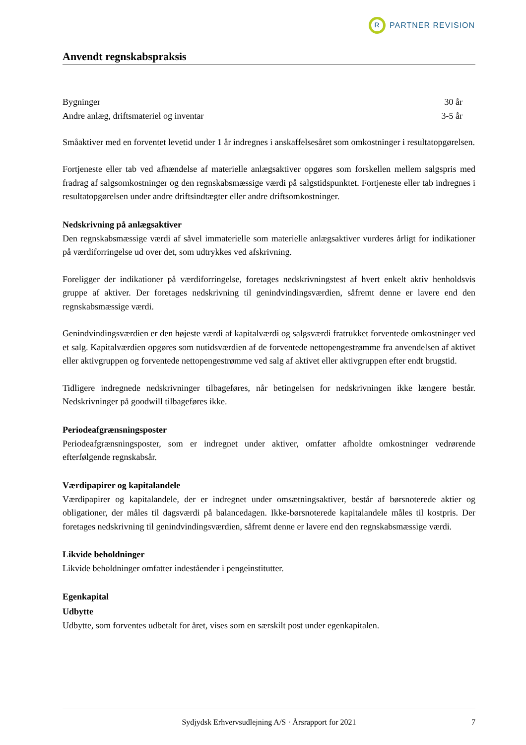R
PARTNER REVISION
Anvendt regnskabspraksis
| Bygninger | 30 år |
| Andre anlæg, driftsmateriel og inventar | 3-5 år |
Småaktiver med en forventet levetid under 1 år indregnes i anskaffelsesåret som omkostninger i resultat­opgørelsen.
Fortjeneste eller tab ved afhændelse af materielle anlægsaktiver opgøres som forskellen mellem salgspris med fradrag af salgsomkostninger og den regnskabsmæssige værdi på salgstidspunktet. Fortjeneste eller tab indregnes i resultatopgørelsen under andre driftsindtægter eller andre driftsomkostninger.
Nedskrivning på anlægsaktiver
Den regnskabsmæssige værdi af såvel immaterielle som materielle anlægsaktiver vurderes årligt for indi­kationer på værdiforringelse ud over det, som udtrykkes ved afskrivning.
Foreligger der indikationer på værdiforringelse, foretages nedskrivningstest af hvert enkelt aktiv hen­holdsvis gruppe af aktiver. Der foretages nedskrivning til genindvindingsværdien, såfremt denne er lave­re end den regnskabsmæssige værdi.
Genindvindingsværdien er den højeste værdi af kapitalværdi og salgsværdi fratrukket forventede omkost­ninger ved et salg. Kapitalværdien opgøres som nutidsværdien af de forventede nettopengestrømme fra anvendelsen af aktivet eller aktivgruppen og forventede nettopengestrømme ved salg af aktivet eller ak­tivgruppen efter endt brugstid.
Tidligere indregnede nedskrivninger tilbageføres, når betingelsen for nedskrivningen ikke længere består. Nedskrivninger på goodwill tilbageføres ikke.
Periodeafgrænsningsposter
Periodeafgrænsningsposter, som er indregnet under aktiver, omfatter afholdte omkostninger vedrørende efterfølgende regnskabsår.
Værdipapirer og kapitalandele
Værdipapirer og kapitalandele, der er indregnet under omsætningsaktiver, består af børsnoterede aktier og obligationer, der måles til dagsværdi på balancedagen. Ikke-børsnoterede kapitalandele måles til kost­pris. Der foretages nedskrivning til genindvindingsværdien, såfremt denne er lavere end den regnskabs­mæssige værdi.
Likvide beholdninger
Likvide beholdninger omfatter indeståender i pengeinstitutter.
Egenkapital
Udbytte
Udbytte, som forventes udbetalt for året, vises som en særskilt post under egenkapitalen.
Sydjydsk Erhvervsudlejning A/S · Årsrapport for 2021 7